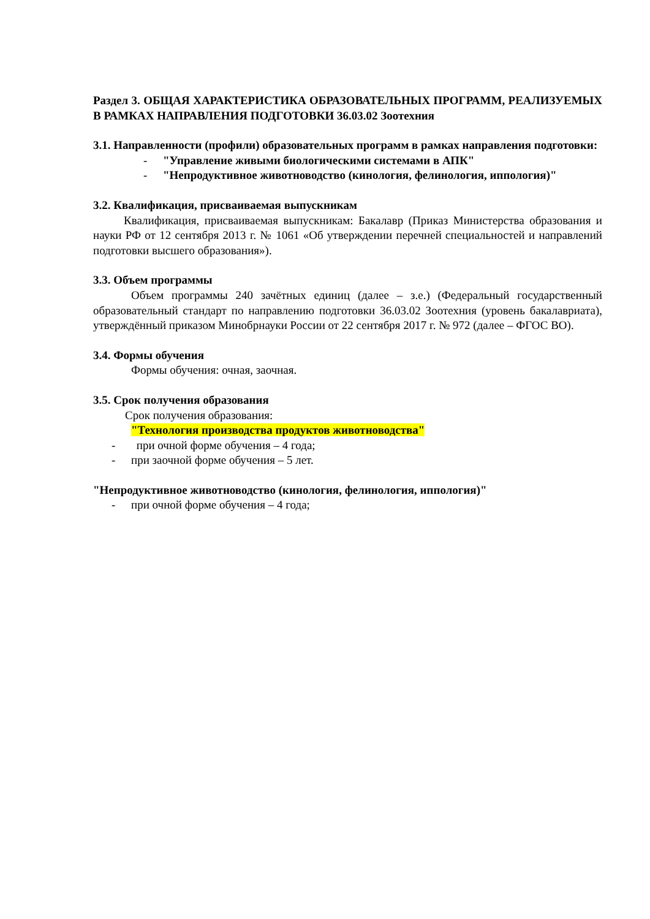Раздел 3. ОБЩАЯ ХАРАКТЕРИСТИКА ОБРАЗОВАТЕЛЬНЫХ ПРОГРАММ, РЕАЛИЗУЕМЫХ В РАМКАХ НАПРАВЛЕНИЯ ПОДГОТОВКИ 36.03.02 Зоотехния
3.1. Направленности (профили) образовательных программ в рамках направления подготовки:
- "Управление живыми биологическими системами в АПК"
- "Непродуктивное животноводство (кинология, фелинология, иппология)"
3.2. Квалификация, присваиваемая выпускникам
Квалификация, присваиваемая выпускникам: Бакалавр (Приказ Министерства образования и науки РФ от 12 сентября 2013 г. № 1061 «Об утверждении перечней специальностей и направлений подготовки высшего образования»).
3.3. Объем программы
Объем программы 240 зачётных единиц (далее – з.е.) (Федеральный государственный образовательный стандарт по направлению подготовки 36.03.02 Зоотехния (уровень бакалавриата), утверждённый приказом Минобрнауки России от 22 сентября 2017 г. № 972 (далее – ФГОС ВО).
3.4. Формы обучения
Формы обучения: очная, заочная.
3.5. Срок получения образования
Срок получения образования:
"Технология производства продуктов животноводства"
- при очной форме обучения – 4 года;
- при заочной форме обучения – 5 лет.
"Непродуктивное животноводство (кинология, фелинология, иппология)"
- при очной форме обучения – 4 года;